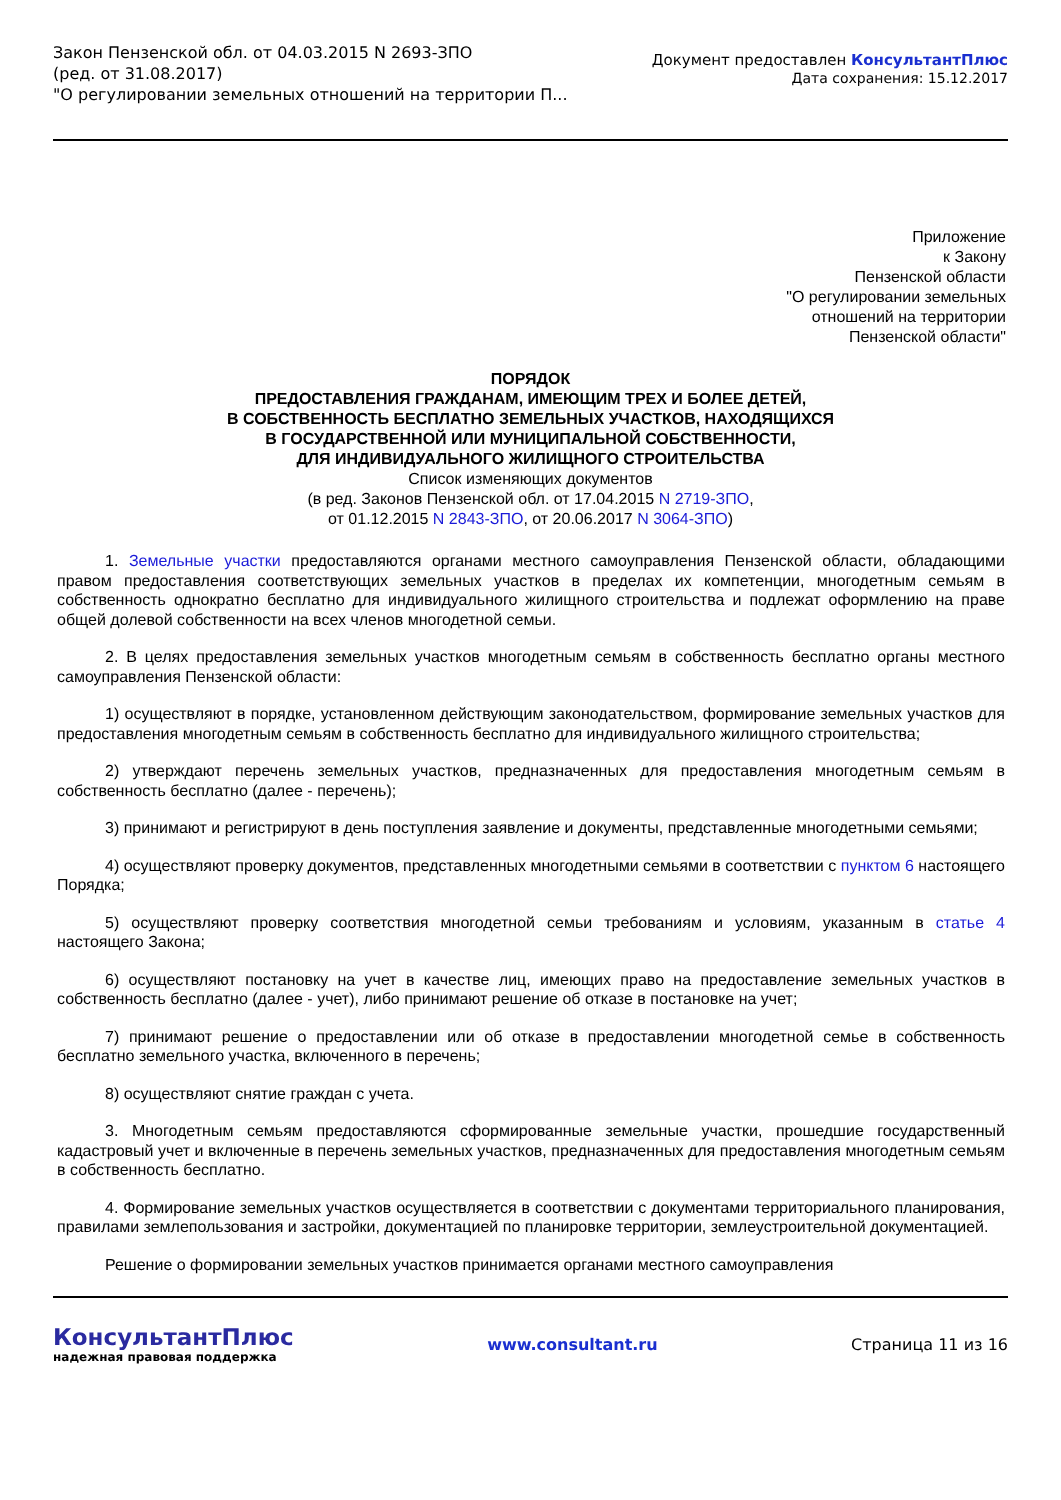Закон Пензенской обл. от 04.03.2015 N 2693-ЗПО
(ред. от 31.08.2017)
"О регулировании земельных отношений на территории П...
Документ предоставлен КонсультантПлюс
Дата сохранения: 15.12.2017
Приложение
к Закону
Пензенской области
"О регулировании земельных
отношений на территории
Пензенской области"
ПОРЯДОК
ПРЕДОСТАВЛЕНИЯ ГРАЖДАНАМ, ИМЕЮЩИМ ТРЕХ И БОЛЕЕ ДЕТЕЙ,
В СОБСТВЕННОСТЬ БЕСПЛАТНО ЗЕМЕЛЬНЫХ УЧАСТКОВ, НАХОДЯЩИХСЯ
В ГОСУДАРСТВЕННОЙ ИЛИ МУНИЦИПАЛЬНОЙ СОБСТВЕННОСТИ,
ДЛЯ ИНДИВИДУАЛЬНОГО ЖИЛИЩНОГО СТРОИТЕЛЬСТВА
Список изменяющих документов
(в ред. Законов Пензенской обл. от 17.04.2015 N 2719-ЗПО,
от 01.12.2015 N 2843-ЗПО, от 20.06.2017 N 3064-ЗПО)
1. Земельные участки предоставляются органами местного самоуправления Пензенской области, обладающими правом предоставления соответствующих земельных участков в пределах их компетенции, многодетным семьям в собственность однократно бесплатно для индивидуального жилищного строительства и подлежат оформлению на праве общей долевой собственности на всех членов многодетной семьи.
2. В целях предоставления земельных участков многодетным семьям в собственность бесплатно органы местного самоуправления Пензенской области:
1) осуществляют в порядке, установленном действующим законодательством, формирование земельных участков для предоставления многодетным семьям в собственность бесплатно для индивидуального жилищного строительства;
2) утверждают перечень земельных участков, предназначенных для предоставления многодетным семьям в собственность бесплатно (далее - перечень);
3) принимают и регистрируют в день поступления заявление и документы, представленные многодетными семьями;
4) осуществляют проверку документов, представленных многодетными семьями в соответствии с пунктом 6 настоящего Порядка;
5) осуществляют проверку соответствия многодетной семьи требованиям и условиям, указанным в статье 4 настоящего Закона;
6) осуществляют постановку на учет в качестве лиц, имеющих право на предоставление земельных участков в собственность бесплатно (далее - учет), либо принимают решение об отказе в постановке на учет;
7) принимают решение о предоставлении или об отказе в предоставлении многодетной семье в собственность бесплатно земельного участка, включенного в перечень;
8) осуществляют снятие граждан с учета.
3. Многодетным семьям предоставляются сформированные земельные участки, прошедшие государственный кадастровый учет и включенные в перечень земельных участков, предназначенных для предоставления многодетным семьям в собственность бесплатно.
4. Формирование земельных участков осуществляется в соответствии с документами территориального планирования, правилами землепользования и застройки, документацией по планировке территории, землеустроительной документацией.
Решение о формировании земельных участков принимается органами местного самоуправления
КонсультантПлюс
надежная правовая поддержка
www.consultant.ru Страница 11 из 16